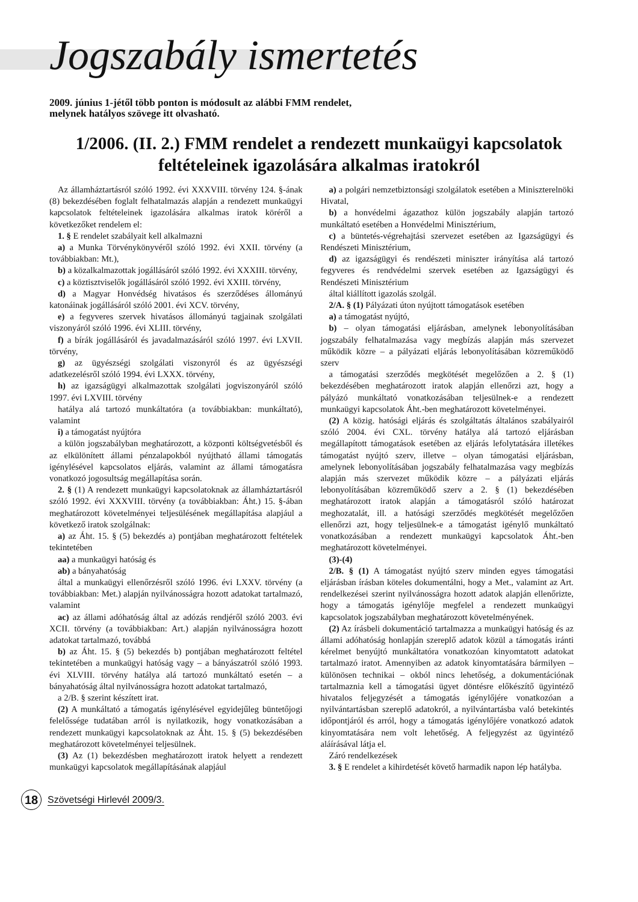Jogszabály ismertetés
2009. június 1-jétől több ponton is módosult az alábbi FMM rendelet,
melynek hatályos szövege itt olvasható.
1/2006. (II. 2.) FMM rendelet a rendezett munkaügyi kapcsolatok feltételeinek igazolására alkalmas iratokról
Az államháztartásról szóló 1992. évi XXXVIII. törvény 124. §-ának (8) bekezdésében foglalt felhatalmazás alapján a rendezett munkaügyi kapcsolatok feltételeinek igazolására alkalmas iratok köréről a következőket rendelem el:
1. § E rendelet szabályait kell alkalmazni
a) a Munka Törvénykönyvéről szóló 1992. évi XXII. törvény (a továbbiakban: Mt.),
b) a közalkalmazottak jogállásáról szóló 1992. évi XXXIII. törvény,
c) a köztisztviselők jogállásáról szóló 1992. évi XXIII. törvény,
d) a Magyar Honvédség hivatásos és szerződéses állományú katonáinak jogállásáról szóló 2001. évi XCV. törvény,
e) a fegyveres szervek hivatásos állományú tagjainak szolgálati viszonyáról szóló 1996. évi XLIII. törvény,
f) a bírák jogállásáról és javadalmazásáról szóló 1997. évi LXVII. törvény,
g) az ügyészségi szolgálati viszonyról és az ügyészségi adatkezelésről szóló 1994. évi LXXX. törvény,
h) az igazságügyi alkalmazottak szolgálati jogviszonyáról szóló 1997. évi LXVIII. törvény
hatálya alá tartozó munkáltatóra (a továbbiakban: munkáltató), valamint
i) a támogatást nyújtóra
a külön jogszabályban meghatározott, a központi költségvetésből és az elkülönített állami pénzalapokból nyújtható állami támogatás igénylésével kapcsolatos eljárás, valamint az állami támogatásra vonatkozó jogosultság megállapítása során.
2. § (1) A rendezett munkaügyi kapcsolatoknak az államháztartásról szóló 1992. évi XXXVIII. törvény (a továbbiakban: Áht.) 15. §-ában meghatározott követelményei teljesülésének megállapítása alapjául a következő iratok szolgálnak:
a) az Áht. 15. § (5) bekezdés a) pontjában meghatározott feltételek tekintetében
aa) a munkaügyi hatóság és
ab) a bányahatóság
által a munkaügyi ellenőrzésről szóló 1996. évi LXXV. törvény (a továbbiakban: Met.) alapján nyilvánosságra hozott adatokat tartalmazó, valamint
ac) az állami adóhatóság által az adózás rendjéről szóló 2003. évi XCII. törvény (a továbbiakban: Art.) alapján nyilvánosságra hozott adatokat tartalmazó, továbbá
b) az Áht. 15. § (5) bekezdés b) pontjában meghatározott feltétel tekintetében a munkaügyi hatóság vagy – a bányászatról szóló 1993. évi XLVIII. törvény hatálya alá tartozó munkáltató esetén – a bányahatóság által nyilvánosságra hozott adatokat tartalmazó,
a 2/B. § szerint készített irat.
(2) A munkáltató a támogatás igénylésével egyidejűleg büntetőjogi felelőssége tudatában arról is nyilatkozik, hogy vonatkozásában a rendezett munkaügyi kapcsolatoknak az Áht. 15. § (5) bekezdésében meghatározott követelményei teljesülnek.
(3) Az (1) bekezdésben meghatározott iratok helyett a rendezett munkaügyi kapcsolatok megállapításának alapjául
a) a polgári nemzetbiztonsági szolgálatok esetében a Miniszterelnöki Hivatal,
b) a honvédelmi ágazathoz külön jogszabály alapján tartozó munkáltató esetében a Honvédelmi Minisztérium,
c) a büntetés-végrehajtási szervezet esetében az Igazságügyi és Rendészeti Minisztérium,
d) az igazságügyi és rendészeti miniszter irányítása alá tartozó fegyveres és rendvédelmi szervek esetében az Igazságügyi és Rendészeti Minisztérium
által kiállított igazolás szolgál.
2/A. § (1) Pályázati úton nyújtott támogatások esetében
a) a támogatást nyújtó,
b) – olyan támogatási eljárásban, amelynek lebonyolításában jogszabály felhatalmazása vagy megbízás alapján más szervezet működik közre – a pályázati eljárás lebonyolításában közreműködő szerv
a támogatási szerződés megkötését megelőzően a 2. § (1) bekezdésében meghatározott iratok alapján ellenőrzi azt, hogy a pályázó munkáltató vonatkozásában teljesülnek-e a rendezett munkaügyi kapcsolatok Áht.-ben meghatározott követelményei.
(2) A közig. hatósági eljárás és szolgáltatás általános szabályairól szóló 2004. évi CXL. törvény hatálya alá tartozó eljárásban megállapított támogatások esetében az eljárás lefolytatására illetékes támogatást nyújtó szerv, illetve – olyan támogatási eljárásban, amelynek lebonyolításában jogszabály felhatalmazása vagy megbízás alapján más szervezet működik közre – a pályázati eljárás lebonyolításában közreműködő szerv a 2. § (1) bekezdésében meghatározott iratok alapján a támogatásról szóló határozat meghozatalát, ill. a hatósági szerződés megkötését megelőzően ellenőrzi azt, hogy teljesülnek-e a támogatást igénylő munkáltató vonatkozásában a rendezett munkaügyi kapcsolatok Áht.-ben meghatározott követelményei.
(3)-(4)
2/B. § (1) A támogatást nyújtó szerv minden egyes támogatási eljárásban írásban köteles dokumentálni, hogy a Met., valamint az Art. rendelkezései szerint nyilvánosságra hozott adatok alapján ellenőrizte, hogy a támogatás igénylője megfelel a rendezett munkaügyi kapcsolatok jogszabályban meghatározott követelményének.
(2) Az írásbeli dokumentáció tartalmazza a munkaügyi hatóság és az állami adóhatóság honlapján szereplő adatok közül a támogatás iránti kérelmet benyújtó munkáltatóra vonatkozóan kinyomtatott adatokat tartalmazó iratot. Amennyiben az adatok kinyomtatására bármilyen – különösen technikai – okból nincs lehetőség, a dokumentációnak tartalmaznia kell a támogatási ügyet döntésre előkészítő ügyintéző hivatalos feljegyzését a támogatás igénylőjére vonatkozóan a nyilvántartásban szereplő adatokról, a nyilvántartásba való betekintés időpontjáról és arról, hogy a támogatás igénylőjére vonatkozó adatok kinyomtatására nem volt lehetőség. A feljegyzést az ügyintéző aláírásával látja el.
Záró rendelkezések
3. § E rendelet a kihirdetését követő harmadik napon lép hatályba.
18
Szövetségi Hirlevél 2009/3.